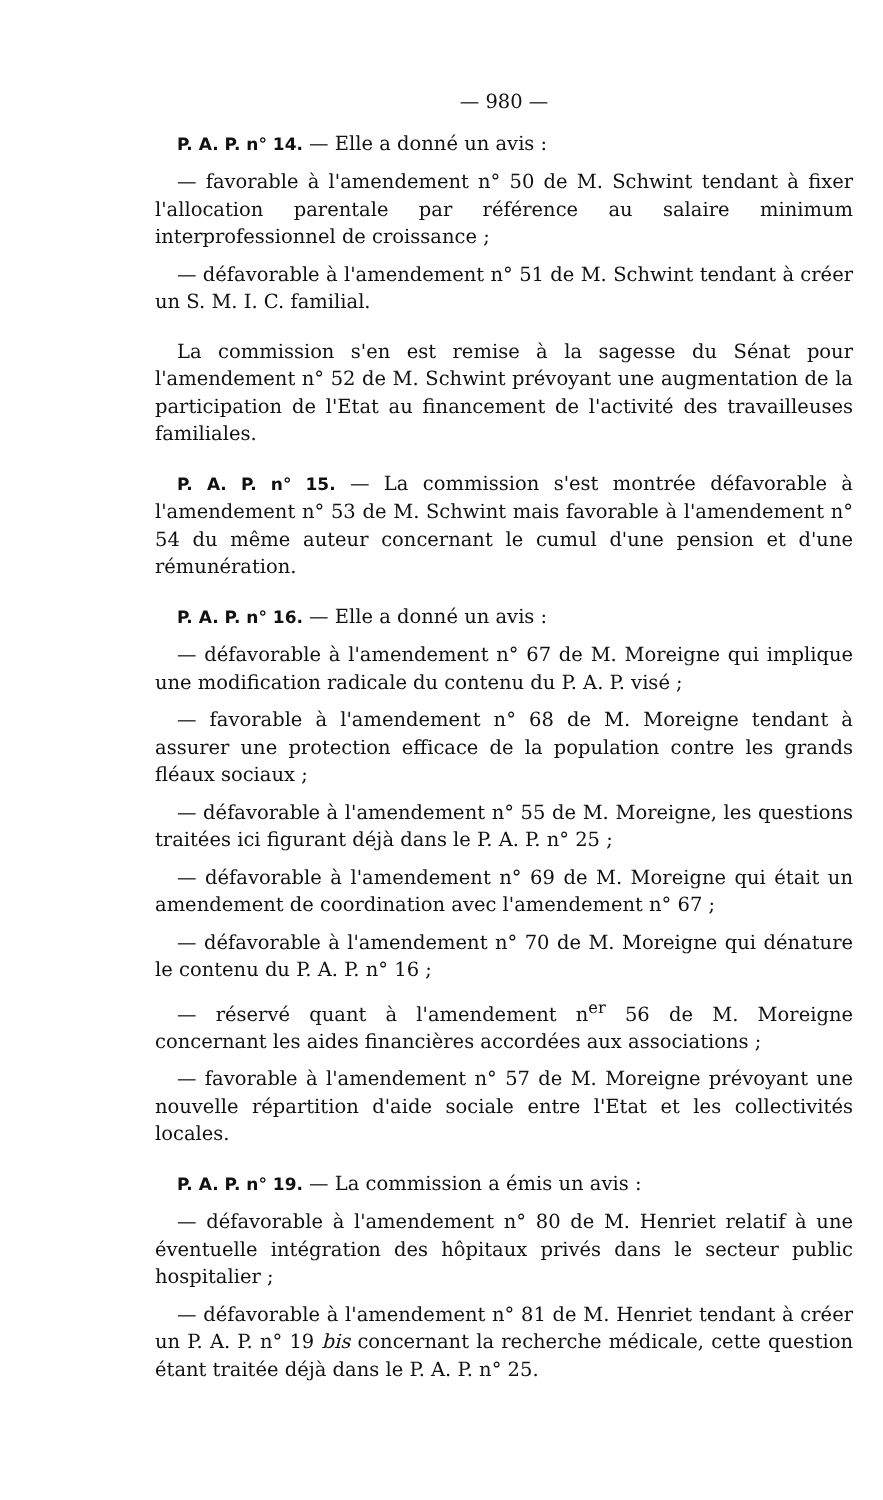— 980 —
P. A. P. n° 14. — Elle a donné un avis :
— favorable à l'amendement n° 50 de M. Schwint tendant à fixer l'allocation parentale par référence au salaire minimum interprofessionnel de croissance ;
— défavorable à l'amendement n° 51 de M. Schwint tendant à créer un S. M. I. C. familial.
La commission s'en est remise à la sagesse du Sénat pour l'amendement n° 52 de M. Schwint prévoyant une augmentation de la participation de l'Etat au financement de l'activité des travailleuses familiales.
P. A. P. n° 15. — La commission s'est montrée défavorable à l'amendement n° 53 de M. Schwint mais favorable à l'amendement n° 54 du même auteur concernant le cumul d'une pension et d'une rémunération.
P. A. P. n° 16. — Elle a donné un avis :
— défavorable à l'amendement n° 67 de M. Moreigne qui implique une modification radicale du contenu du P. A. P. visé ;
— favorable à l'amendement n° 68 de M. Moreigne tendant à assurer une protection efficace de la population contre les grands fléaux sociaux ;
— défavorable à l'amendement n° 55 de M. Moreigne, les questions traitées ici figurant déjà dans le P. A. P. n° 25 ;
— défavorable à l'amendement n° 69 de M. Moreigne qui était un amendement de coordination avec l'amendement n° 67 ;
— défavorable à l'amendement n° 70 de M. Moreigne qui dénature le contenu du P. A. P. n° 16 ;
— réservé quant à l'amendement n<sup>er</sup> 56 de M. Moreigne concernant les aides financières accordées aux associations ;
— favorable à l'amendement n° 57 de M. Moreigne prévoyant une nouvelle répartition d'aide sociale entre l'Etat et les collectivités locales.
P. A. P. n° 19. — La commission a émis un avis :
— défavorable à l'amendement n° 80 de M. Henriet relatif à une éventuelle intégration des hôpitaux privés dans le secteur public hospitalier ;
— défavorable à l'amendement n° 81 de M. Henriet tendant à créer un P. A. P. n° 19 bis concernant la recherche médicale, cette question étant traitée déjà dans le P. A. P. n° 25.